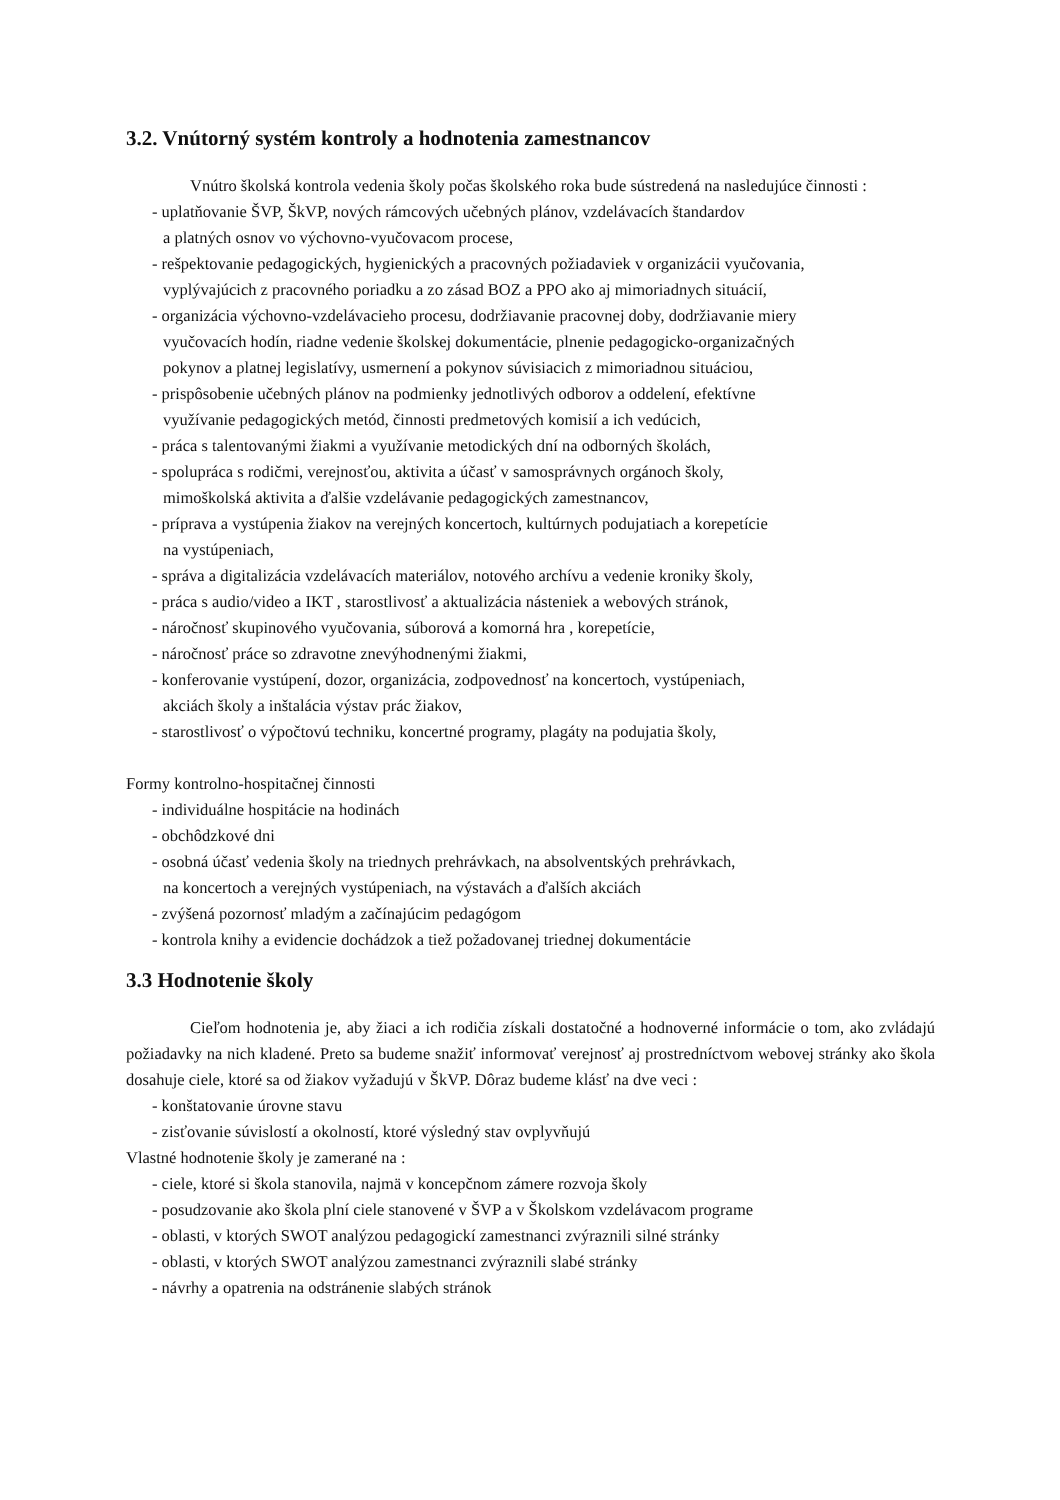3.2. Vnútorný systém kontroly a hodnotenia zamestnancov
Vnútro školská kontrola vedenia školy počas školského roka bude sústredená na nasledujúce činnosti :
- uplatňovanie ŠVP, ŠkVP, nových rámcových učebných plánov, vzdelávacích štandardov
a platných osnov vo výchovno-vyučovacom procese,
- rešpektovanie pedagogických, hygienických a pracovných požiadaviek v organizácii vyučovania,
vyplývajúcich z pracovného poriadku a zo zásad BOZ a PPO ako aj mimoriadnych situácií,
- organizácia výchovno-vzdelávacieho procesu, dodržiavanie pracovnej doby, dodržiavanie miery
vyučovacích hodín, riadne vedenie školskej dokumentácie, plnenie pedagogicko-organizačných
pokynov a platnej legislatívy, usmernení a pokynov súvisiacich z mimoriadnou situáciou,
- prispôsobenie učebných plánov na podmienky jednotlivých odborov a oddelení, efektívne
využívanie pedagogických metód, činnosti predmetových komisií a ich vedúcich,
- práca s talentovanými žiakmi a využívanie metodických dní na odborných školách,
- spolupráca s rodičmi, verejnosťou, aktivita a účasť v samosprávnych orgánoch školy,
mimoškolská aktivita a ďalšie vzdelávanie pedagogických zamestnancov,
- príprava a vystúpenia žiakov na verejných koncertoch, kultúrnych podujatiach a korepetície
na vystúpeniach,
- správa a digitalizácia vzdelávacích materiálov, notového archívu a vedenie kroniky školy,
- práca s audio/video a IKT , starostlivosť a aktualizácia násteniek a webových stránok,
- náročnosť skupinového vyučovania, súborová a komorná hra , korepetície,
- náročnosť práce so zdravotne znevýhodnenými žiakmi,
- konferovanie vystúpení, dozor, organizácia, zodpovednosť na koncertoch, vystúpeniach,
akciách školy a inštalácia výstav prác žiakov,
- starostlivosť o výpočtovú techniku, koncertné programy, plagáty na podujatia školy,
Formy kontrolno-hospitačnej činnosti
- individuálne hospitácie na hodinách
- obchôdzkové dni
- osobná účasť vedenia školy na triednych prehrávkach, na absolventských prehrávkach,
na koncertoch a verejných vystúpeniach, na výstavách a ďalších akciách
- zvýšená pozornosť mladým a začínajúcim pedagógom
- kontrola knihy a evidencie dochádzok a tiež požadovanej triednej dokumentácie
3.3 Hodnotenie školy
Cieľom hodnotenia je, aby žiaci a ich rodičia získali dostatočné a hodnoverné informácie o tom, ako zvládajú požiadavky na nich kladené. Preto sa budeme snažiť informovať verejnosť aj prostredníctvom webovej stránky ako škola dosahuje ciele, ktoré sa od žiakov vyžadujú v ŠkVP. Dôraz budeme klásť na dve veci :
- konštatovanie úrovne stavu
- zisťovanie súvislostí a okolností, ktoré výsledný stav ovplyvňujú
Vlastné hodnotenie školy je zamerané na :
- ciele, ktoré si škola stanovila, najmä v koncepčnom zámere rozvoja školy
- posudzovanie ako škola plní ciele stanovené v ŠVP a v Školskom vzdelávacom programe
- oblasti, v ktorých SWOT analýzou pedagogickí zamestnanci zvýraznili silné stránky
- oblasti, v ktorých SWOT analýzou zamestnanci zvýraznili slabé stránky
- návrhy a opatrenia na odstránenie slabých stránok